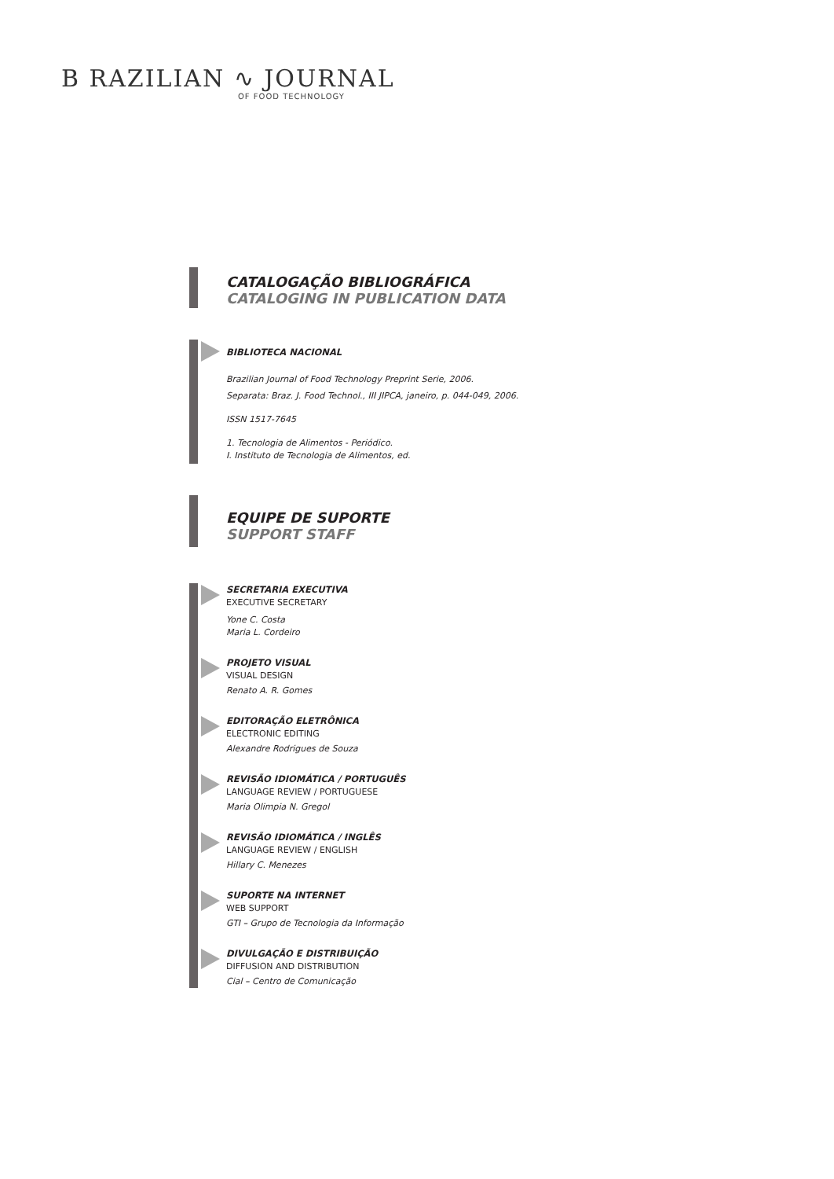B RAZILIAN ∿ JOURNAL
OF FOOD TECHNOLOGY
CATALOGAÇÃO BIBLIOGRÁFICA
CATALOGING IN PUBLICATION DATA
BIBLIOTECA NACIONAL
Brazilian Journal of Food Technology Preprint Serie, 2006.
Separata: Braz. J. Food Technol., III JIPCA, janeiro, p. 044-049, 2006.
ISSN 1517-7645
1. Tecnologia de Alimentos - Periódico.
I. Instituto de Tecnologia de Alimentos, ed.
EQUIPE DE SUPORTE
SUPPORT STAFF
SECRETARIA EXECUTIVA
EXECUTIVE SECRETARY
Yone C. Costa
Maria L. Cordeiro
PROJETO VISUAL
VISUAL DESIGN
Renato A. R. Gomes
EDITORAÇÃO ELETRÔNICA
ELECTRONIC EDITING
Alexandre Rodrigues de Souza
REVISÃO IDIOMÁTICA / PORTUGUÊS
LANGUAGE REVIEW / PORTUGUESE
Maria Olimpia N. Gregol
REVISÃO IDIOMÁTICA / INGLÊS
LANGUAGE REVIEW / ENGLISH
Hillary C. Menezes
SUPORTE NA INTERNET
WEB SUPPORT
GTI – Grupo de Tecnologia da Informação
DIVULGAÇÃO E DISTRIBUIÇÃO
DIFFUSION AND DISTRIBUTION
Cial – Centro de Comunicação